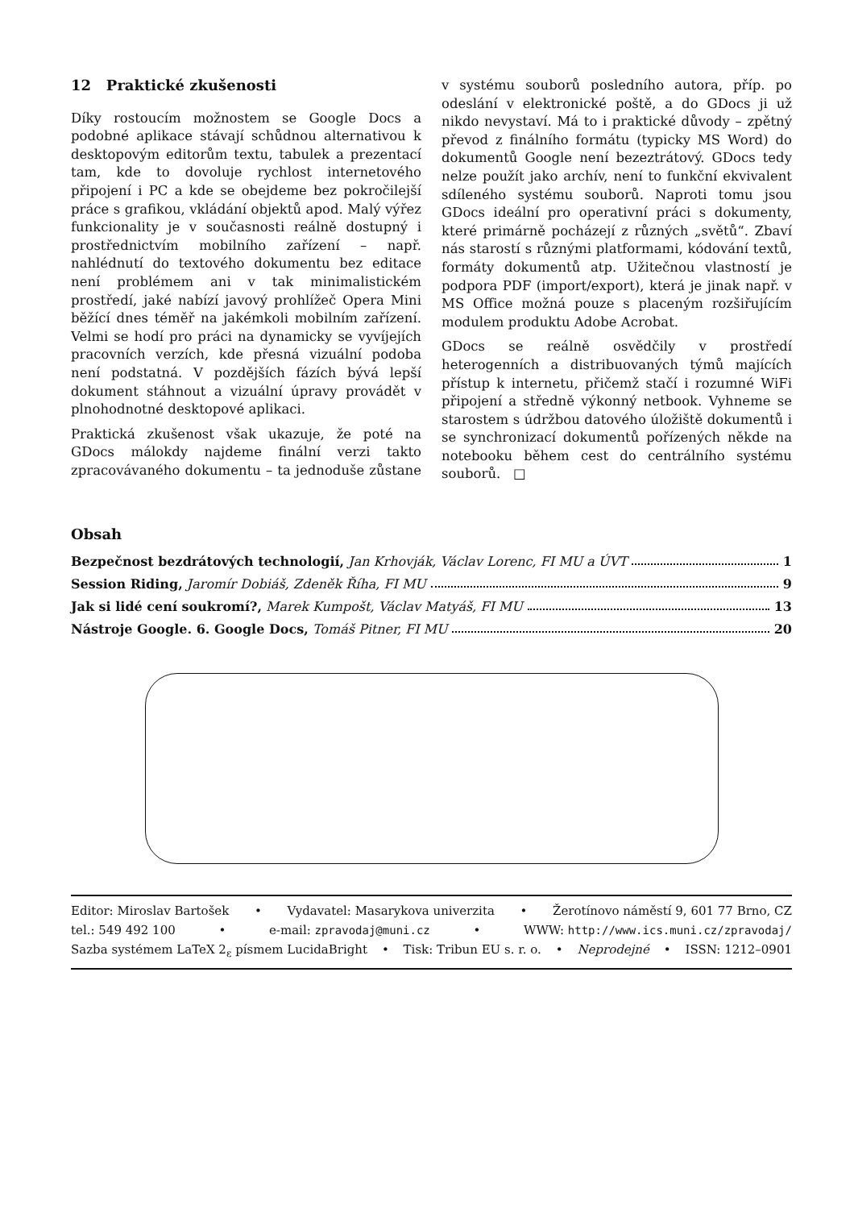12 Praktické zkušenosti
Díky rostoucím možnostem se Google Docs a podobné aplikace stávají schůdnou alternativou k desktopovým editorům textu, tabulek a prezentací tam, kde to dovoluje rychlost internetového připojení i PC a kde se obejdeme bez pokročilejší práce s grafikou, vkládání objektů apod. Malý výřez funkcionality je v současnosti reálně dostupný i prostřednictvím mobilního zařízení – např. nahlédnutí do textového dokumentu bez editace není problémem ani v tak minimalistickém prostředí, jaké nabízí javový prohlížeč Opera Mini běžící dnes téměř na jakémkoli mobilním zařízení. Velmi se hodí pro práci na dynamicky se vyvíjejích pracovních verzích, kde přesná vizuální podoba není podstatná. V pozdějších fázích bývá lepší dokument stáhnout a vizuální úpravy provádět v plnohodnotné desktopové aplikaci.
Praktická zkušenost však ukazuje, že poté na GDocs málokdy najdeme finální verzi takto zpracovávaného dokumentu – ta jednoduše zůstane v systému souborů posledního autora, příp. po odeslání v elektronické poště, a do GDocs ji už nikdo nevystaví. Má to i praktické důvody – zpětný převod z finálního formátu (typicky MS Word) do dokumentů Google není bezeztrátový. GDocs tedy nelze použít jako archív, není to funkční ekvivalent sdíleného systému souborů. Naproti tomu jsou GDocs ideální pro operativní práci s dokumenty, které primárně pocházejí z různých „světů“. Zbaví nás starostí s různými platformami, kódování textů, formáty dokumentů atp. Užitečnou vlastností je podpora PDF (import/export), která je jinak např. v MS Office možná pouze s placeným rozšiřujícím modulem produktu Adobe Acrobat.
GDocs se reálně osvědčily v prostředí heterogenních a distribuovaných týmů majících přístup k internetu, přičemž stačí i rozumné WiFi připojení a středně výkonný netbook. Vyhneme se starostem s údržbou datového úložiště dokumentů i se synchronizací dokumentů pořízených někde na notebooku během cest do centrálního systému souborů. □
Obsah
Bezpečnost bezdrátových technologií, Jan Krhovják, Václav Lorenc, FI MU a ÚVT 1
Session Riding, Jaromír Dobiáš, Zdeněk Říha, FI MU 9
Jak si lidé cení soukromí?, Marek Kumpošt, Václav Matyáš, FI MU 13
Nástroje Google. 6. Google Docs, Tomáš Pitner, FI MU 20
Editor: Miroslav Bartošek • Vydavatel: Masarykova univerzita • Žerotínovo náměstí 9, 601 77 Brno, CZ
tel.: 549 492 100 • e-mail: zpravodaj@muni.cz • WWW: http://www.ics.muni.cz/zpravodaj/
Sazba systémem LaTeX 2<sub>ε</sub> písmem LucidaBright • Tisk: Tribun EU s. r. o. • Neprodejné • ISSN: 1212–0901